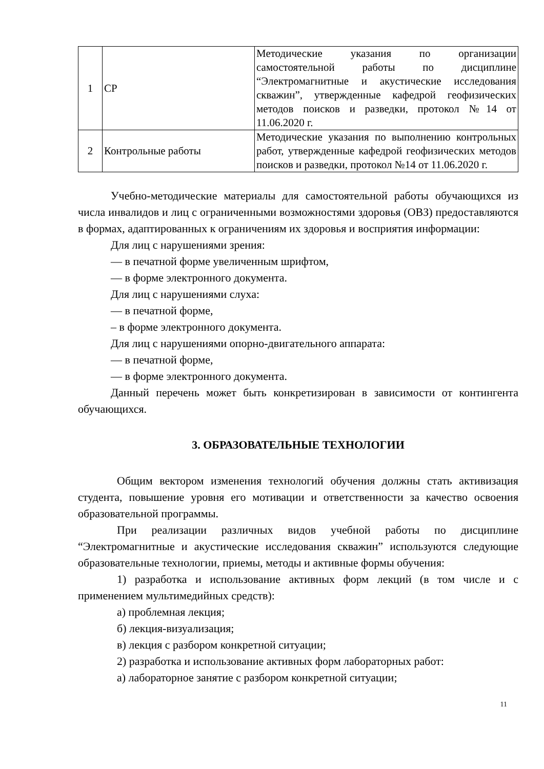| 1 | СР | Методические указания по организации самостоятельной работы по дисциплине “Электромагнитные и акустические исследования скважин”, утвержденные кафедрой геофизических методов поисков и разведки, протокол №14 от 11.06.2020 г. |
| 2 | Контрольные работы | Методические указания по выполнению контрольных работ, утвержденные кафедрой геофизических методов поисков и разведки, протокол №14 от 11.06.2020 г. |
Учебно-методические материалы для самостоятельной работы обучающихся из числа инвалидов и лиц с ограниченными возможностями здоровья (ОВЗ) предоставляются в формах, адаптированных к ограничениям их здоровья и восприятия информации:
Для лиц с нарушениями зрения:
— в печатной форме увеличенным шрифтом,
— в форме электронного документа.
Для лиц с нарушениями слуха:
— в печатной форме,
– в форме электронного документа.
Для лиц с нарушениями опорно-двигательного аппарата:
— в печатной форме,
— в форме электронного документа.
Данный перечень может быть конкретизирован в зависимости от контингента обучающихся.
3. ОБРАЗОВАТЕЛЬНЫЕ ТЕХНОЛОГИИ
Общим вектором изменения технологий обучения должны стать активизация студента, повышение уровня его мотивации и ответственности за качество освоения образовательной программы.
При реализации различных видов учебной работы по дисциплине “Электромагнитные и акустические исследования скважин” используются следующие образовательные технологии, приемы, методы и активные формы обучения:
1) разработка и использование активных форм лекций (в том числе и с применением мультимедийных средств):
а) проблемная лекция;
б) лекция-визуализация;
в) лекция с разбором конкретной ситуации;
2) разработка и использование активных форм лабораторных работ:
а) лабораторное занятие с разбором конкретной ситуации;
11